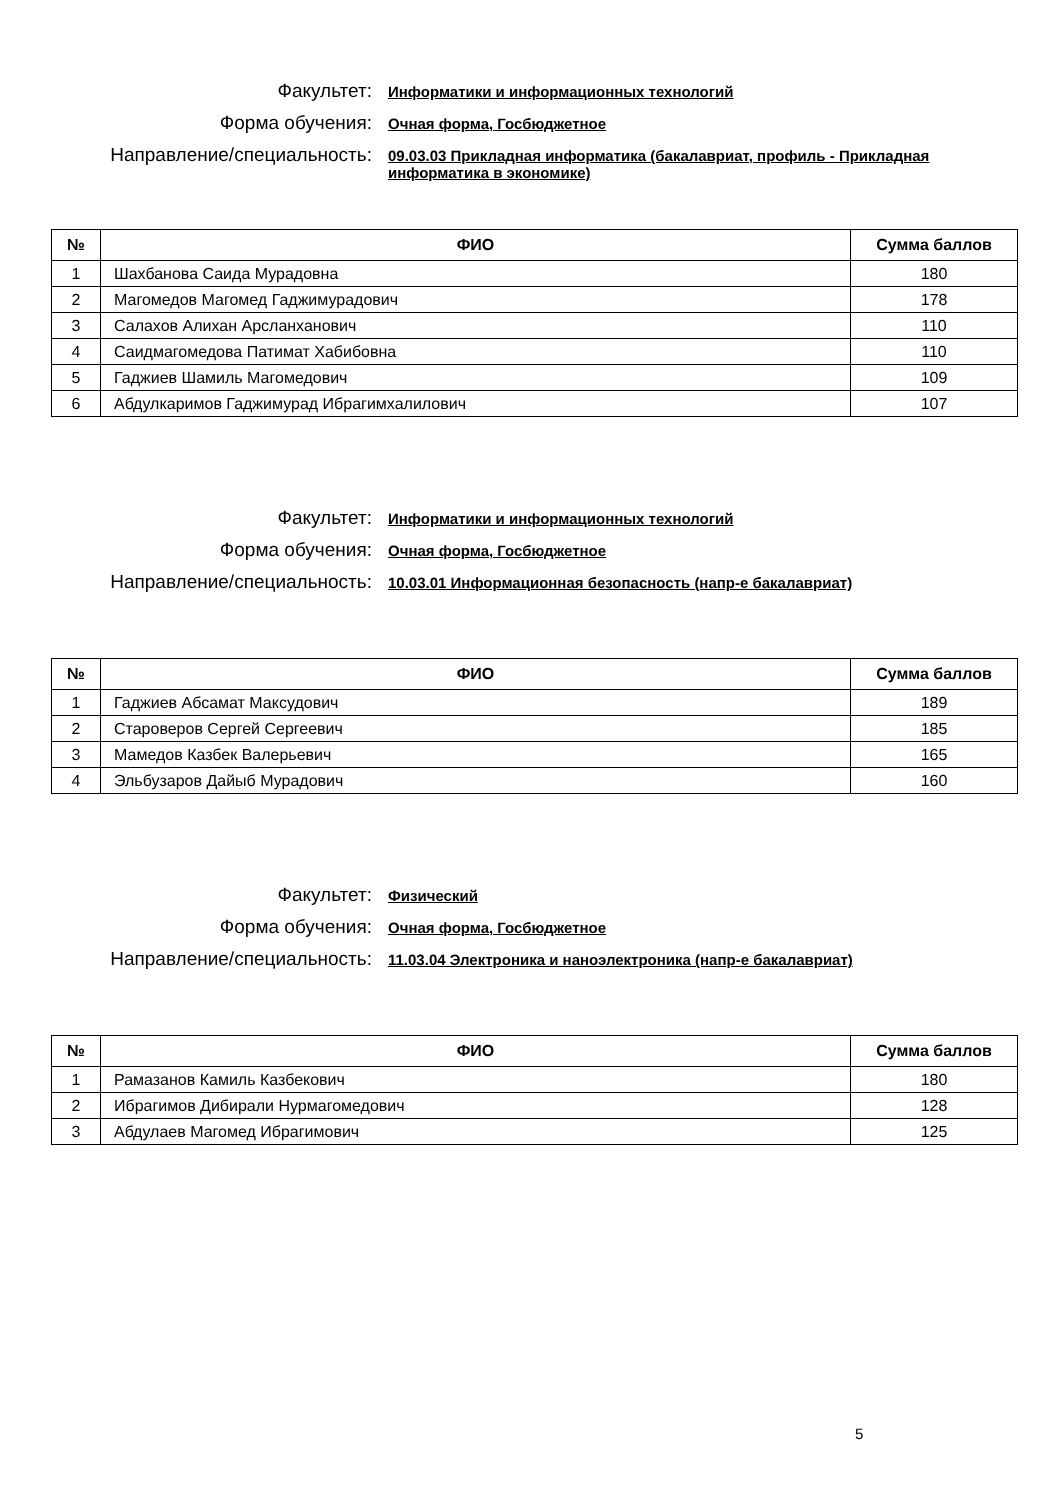Факультет:
Информатики и информационных технологий
Форма обучения:
Очная форма, Госбюджетное
Направление/специальность:
09.03.03 Прикладная информатика (бакалавриат, профиль - Прикладная информатика в экономике)
| № | ФИО | Сумма баллов |
| --- | --- | --- |
| 1 | Шахбанова Саида Мурадовна | 180 |
| 2 | Магомедов Магомед Гаджимурадович | 178 |
| 3 | Салахов Алихан Арсланханович | 110 |
| 4 | Саидмагомедова Патимат Хабибовна | 110 |
| 5 | Гаджиев Шамиль Магомедович | 109 |
| 6 | Абдулкаримов Гаджимурад Ибрагимхалилович | 107 |
Факультет:
Информатики и информационных технологий
Форма обучения:
Очная форма, Госбюджетное
Направление/специальность:
10.03.01 Информационная безопасность (напр-е бакалавриат)
| № | ФИО | Сумма баллов |
| --- | --- | --- |
| 1 | Гаджиев Абсамат Максудович | 189 |
| 2 | Староверов Сергей Сергеевич | 185 |
| 3 | Мамедов Казбек Валерьевич | 165 |
| 4 | Эльбузаров Дайыб Мурадович | 160 |
Факультет:
Физический
Форма обучения:
Очная форма, Госбюджетное
Направление/специальность:
11.03.04 Электроника и наноэлектроника (напр-е бакалавриат)
| № | ФИО | Сумма баллов |
| --- | --- | --- |
| 1 | Рамазанов Камиль Казбекович | 180 |
| 2 | Ибрагимов Дибирали Нурмагомедович | 128 |
| 3 | Абдулаев Магомед Ибрагимович | 125 |
5